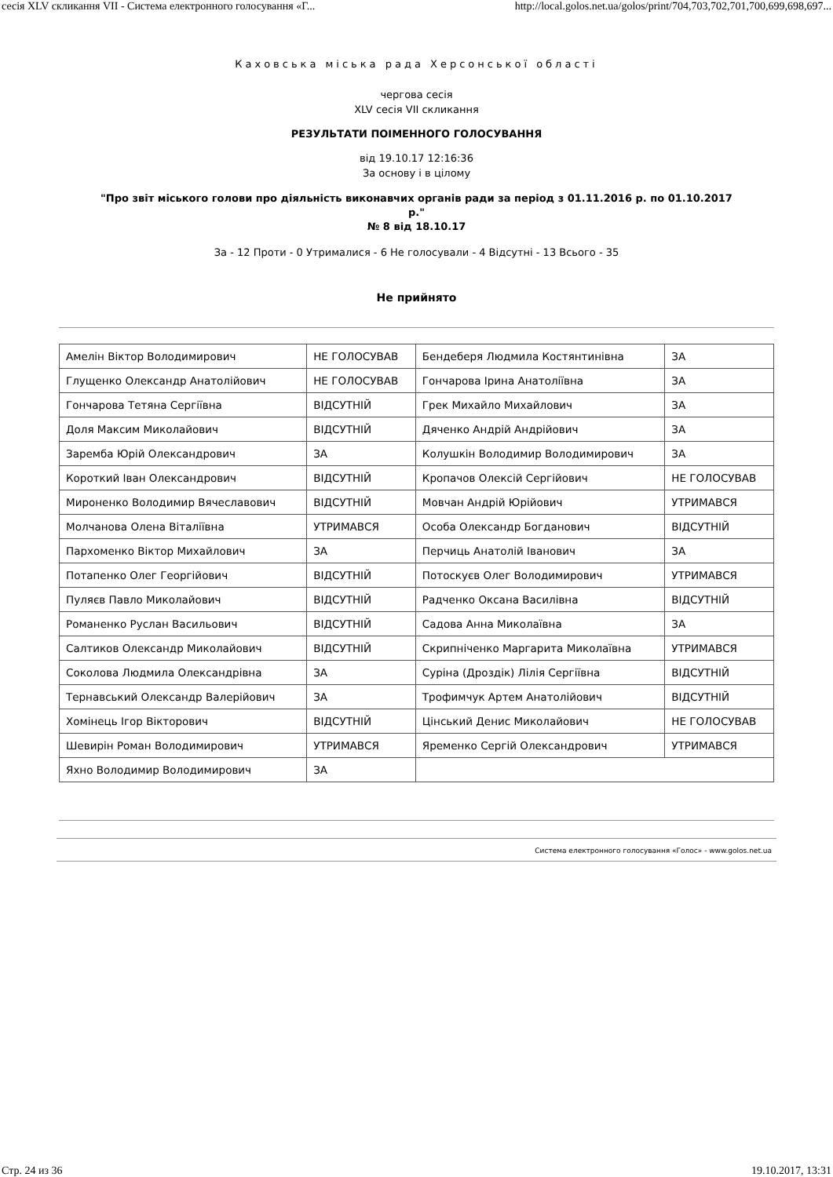сесія XLV скликання VII - Система електронного голосування «Г... http://local.golos.net.ua/golos/print/704,703,702,701,700,699,698,697...
Каховська міська рада Херсонської області
чергова сесія
XLV сесія VII скликання
РЕЗУЛЬТАТИ ПОІМЕННОГО ГОЛОСУВАННЯ
від 19.10.17 12:16:36
За основу і в цілому
"Про звіт міського голови про діяльність виконавчих органів ради за період з 01.11.2016 р. по 01.10.2017 р."
№ 8 від 18.10.17
За - 12 Проти - 0 Утрималися - 6 Не голосували - 4 Відсутні - 13 Всього - 35
Не прийнято
| Амелін Віктор Володимирович | НЕ ГОЛОСУВАВ | Бендеберя Людмила Костянтинівна | ЗА |
| Глущенко Олександр Анатолійович | НЕ ГОЛОСУВАВ | Гончарова Ірина Анатоліївна | ЗА |
| Гончарова Тетяна Сергіївна | ВІДСУТНІЙ | Грек Михайло Михайлович | ЗА |
| Доля Максим Миколайович | ВІДСУТНІЙ | Дяченко Андрій Андрійович | ЗА |
| Заремба Юрій Олександрович | ЗА | Колушкін Володимир Володимирович | ЗА |
| Короткий Іван Олександрович | ВІДСУТНІЙ | Кропачов Олексій Сергійович | НЕ ГОЛОСУВАВ |
| Мироненко Володимир Вячеславович | ВІДСУТНІЙ | Мовчан Андрій Юрійович | УТРИМАВСЯ |
| Молчанова Олена Віталіївна | УТРИМАВСЯ | Особа Олександр Богданович | ВІДСУТНІЙ |
| Пархоменко Віктор Михайлович | ЗА | Перчиць Анатолій Іванович | ЗА |
| Потапенко Олег Георгійович | ВІДСУТНІЙ | Потоскуєв Олег Володимирович | УТРИМАВСЯ |
| Пуляєв Павло Миколайович | ВІДСУТНІЙ | Радченко Оксана Василівна | ВІДСУТНІЙ |
| Романенко Руслан Васильович | ВІДСУТНІЙ | Садова Анна Миколаївна | ЗА |
| Салтиков Олександр Миколайович | ВІДСУТНІЙ | Скрипніченко Маргарита Миколаївна | УТРИМАВСЯ |
| Соколова Людмила Олександрівна | ЗА | Суріна (Дроздік) Лілія Сергіївна | ВІДСУТНІЙ |
| Тернавський Олександр Валерійович | ЗА | Трофимчук Артем Анатолійович | ВІДСУТНІЙ |
| Хомінець Ігор Вікторович | ВІДСУТНІЙ | Цінський Денис Миколайович | НЕ ГОЛОСУВАВ |
| Шевирін Роман Володимирович | УТРИМАВСЯ | Яременко Сергій Олександрович | УТРИМАВСЯ |
| Яхно Володимир Володимирович | ЗА | | |
Система електронного голосування «Голос» - www.golos.net.ua
Стр. 24 из 36 19.10.2017, 13:31